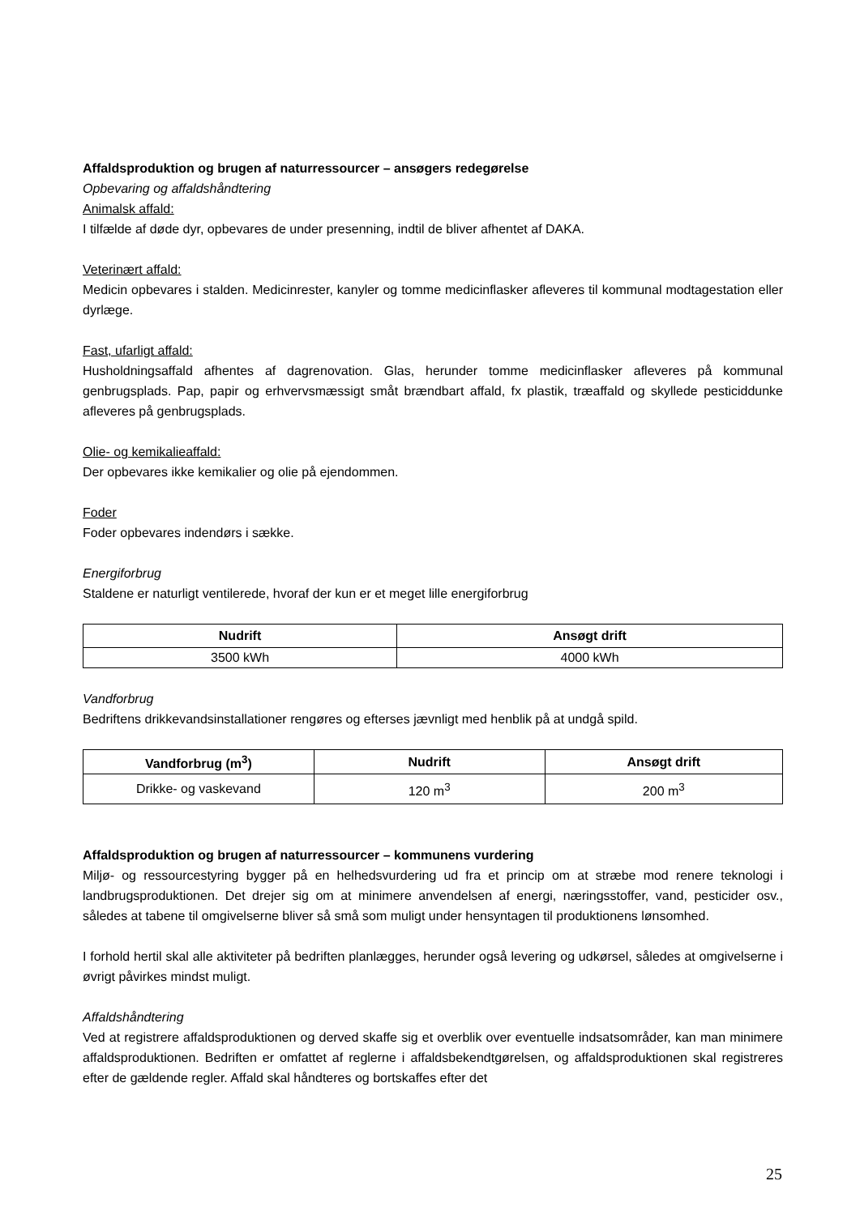Affaldsproduktion og brugen af naturressourcer – ansøgers redegørelse
Opbevaring og affaldshåndtering
Animalsk affald:
I tilfælde af døde dyr, opbevares de under presenning, indtil de bliver afhentet af DAKA.
Veterinært affald:
Medicin opbevares i stalden. Medicinrester, kanyler og tomme medicinflasker afleveres til kommunal modtagestation eller dyrlæge.
Fast, ufarligt affald:
Husholdningsaffald afhentes af dagrenovation. Glas, herunder tomme medicinflasker afleveres på kommunal genbrugsplads. Pap, papir og erhvervsmæssigt småt brændbart affald, fx plastik, træaffald og skyllede pesticiddunke afleveres på genbrugsplads.
Olie- og kemikalieaffald:
Der opbevares ikke kemikalier og olie på ejendommen.
Foder
Foder opbevares indendørs i sække.
Energiforbrug
Staldene er naturligt ventilerede, hvoraf der kun er et meget lille energiforbrug
| Nudrift | Ansøgt drift |
| --- | --- |
| 3500 kWh | 4000 kWh |
Vandforbrug
Bedriftens drikkevandsinstallationer rengøres og efterses jævnligt med henblik på at undgå spild.
| Vandforbrug (m<sup>3</sup>) | Nudrift | Ansøgt drift |
| --- | --- | --- |
| Drikke- og vaskevand | 120 m<sup>3</sup> | 200 m<sup>3</sup> |
Affaldsproduktion og brugen af naturressourcer – kommunens vurdering
Miljø- og ressourcestyring bygger på en helhedsvurdering ud fra et princip om at stræbe mod renere teknologi i landbrugsproduktionen. Det drejer sig om at minimere anvendelsen af energi, næringsstoffer, vand, pesticider osv., således at tabene til omgivelserne bliver så små som muligt under hensyntagen til produktionens lønsomhed.
I forhold hertil skal alle aktiviteter på bedriften planlægges, herunder også levering og udkørsel, således at omgivelserne i øvrigt påvirkes mindst muligt.
Affaldshåndtering
Ved at registrere affaldsproduktionen og derved skaffe sig et overblik over eventuelle indsatsområder, kan man minimere affaldsproduktionen. Bedriften er omfattet af reglerne i affaldsbekendtgørelsen, og affaldsproduktionen skal registreres efter de gældende regler. Affald skal håndteres og bortskaffes efter det
25